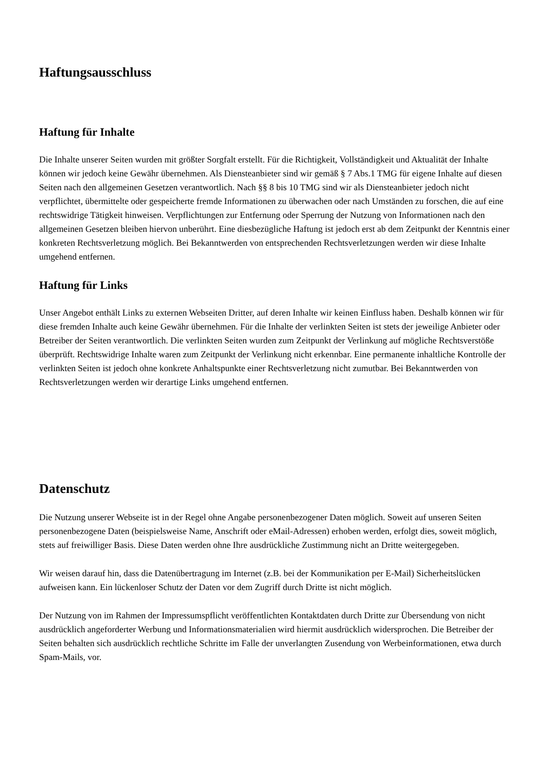Haftungsausschluss
Haftung für Inhalte
Die Inhalte unserer Seiten wurden mit größter Sorgfalt erstellt. Für die Richtigkeit, Vollständigkeit und Aktualität der Inhalte können wir jedoch keine Gewähr übernehmen. Als Diensteanbieter sind wir gemäß § 7 Abs.1 TMG für eigene Inhalte auf diesen Seiten nach den allgemeinen Gesetzen verantwortlich. Nach §§ 8 bis 10 TMG sind wir als Diensteanbieter jedoch nicht verpflichtet, übermittelte oder gespeicherte fremde Informationen zu überwachen oder nach Umständen zu forschen, die auf eine rechtswidrige Tätigkeit hinweisen. Verpflichtungen zur Entfernung oder Sperrung der Nutzung von Informationen nach den allgemeinen Gesetzen bleiben hiervon unberührt. Eine diesbezügliche Haftung ist jedoch erst ab dem Zeitpunkt der Kenntnis einer konkreten Rechtsverletzung möglich. Bei Bekanntwerden von entsprechenden Rechtsverletzungen werden wir diese Inhalte umgehend entfernen.
Haftung für Links
Unser Angebot enthält Links zu externen Webseiten Dritter, auf deren Inhalte wir keinen Einfluss haben. Deshalb können wir für diese fremden Inhalte auch keine Gewähr übernehmen. Für die Inhalte der verlinkten Seiten ist stets der jeweilige Anbieter oder Betreiber der Seiten verantwortlich. Die verlinkten Seiten wurden zum Zeitpunkt der Verlinkung auf mögliche Rechtsverstöße überprüft. Rechtswidrige Inhalte waren zum Zeitpunkt der Verlinkung nicht erkennbar. Eine permanente inhaltliche Kontrolle der verlinkten Seiten ist jedoch ohne konkrete Anhaltspunkte einer Rechtsverletzung nicht zumutbar. Bei Bekanntwerden von Rechtsverletzungen werden wir derartige Links umgehend entfernen.
Datenschutz
Die Nutzung unserer Webseite ist in der Regel ohne Angabe personenbezogener Daten möglich. Soweit auf unseren Seiten personenbezogene Daten (beispielsweise Name, Anschrift oder eMail-Adressen) erhoben werden, erfolgt dies, soweit möglich, stets auf freiwilliger Basis. Diese Daten werden ohne Ihre ausdrückliche Zustimmung nicht an Dritte weitergegeben.
Wir weisen darauf hin, dass die Datenübertragung im Internet (z.B. bei der Kommunikation per E-Mail) Sicherheitslücken aufweisen kann. Ein lückenloser Schutz der Daten vor dem Zugriff durch Dritte ist nicht möglich.
Der Nutzung von im Rahmen der Impressumspflicht veröffentlichten Kontaktdaten durch Dritte zur Übersendung von nicht ausdrücklich angeforderter Werbung und Informationsmaterialien wird hiermit ausdrücklich widersprochen. Die Betreiber der Seiten behalten sich ausdrücklich rechtliche Schritte im Falle der unverlangten Zusendung von Werbeinformationen, etwa durch Spam-Mails, vor.